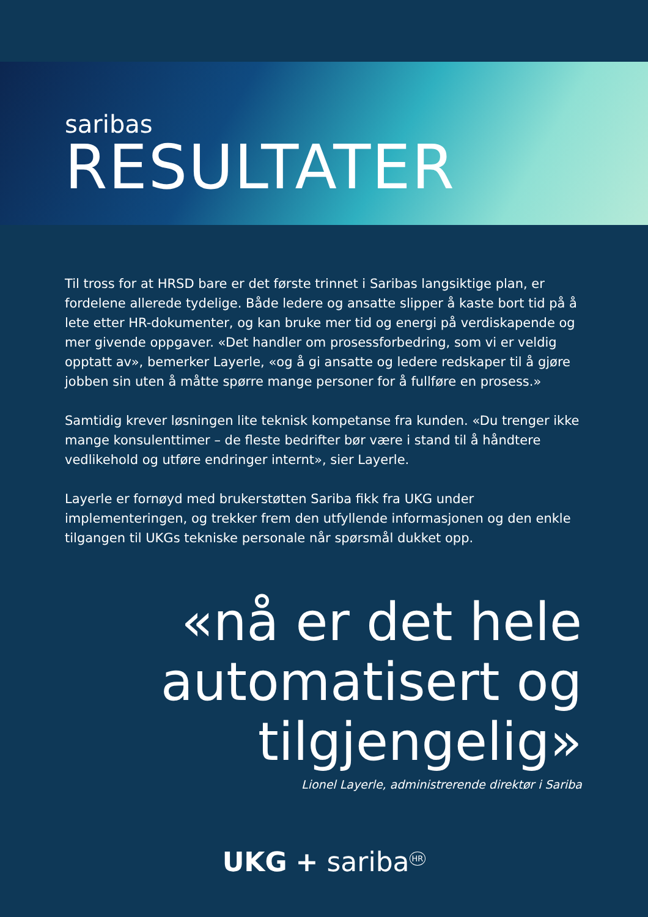saribas
RESULTATER
Til tross for at HRSD bare er det første trinnet i Saribas langsiktige plan, er fordelene allerede tydelige. Både ledere og ansatte slipper å kaste bort tid på å lete etter HR-dokumenter, og kan bruke mer tid og energi på verdiskapende og mer givende oppgaver. «Det handler om prosessforbedring, som vi er veldig opptatt av», bemerker Layerle, «og å gi ansatte og ledere redskaper til å gjøre jobben sin uten å måtte spørre mange personer for å fullføre en prosess.»
Samtidig krever løsningen lite teknisk kompetanse fra kunden. «Du trenger ikke mange konsulenttimer – de fleste bedrifter bør være i stand til å håndtere vedlikehold og utføre endringer internt», sier Layerle.
Layerle er fornøyd med brukerstøtten Sariba fikk fra UKG under implementeringen, og trekker frem den utfyllende informasjonen og den enkle tilgangen til UKGs tekniske personale når spørsmål dukket opp.
«nå er det hele automatisert og tilgjengelig»
Lionel Layerle, administrerende direktør i Sariba
UKG + sariba<sup>HR</sup>